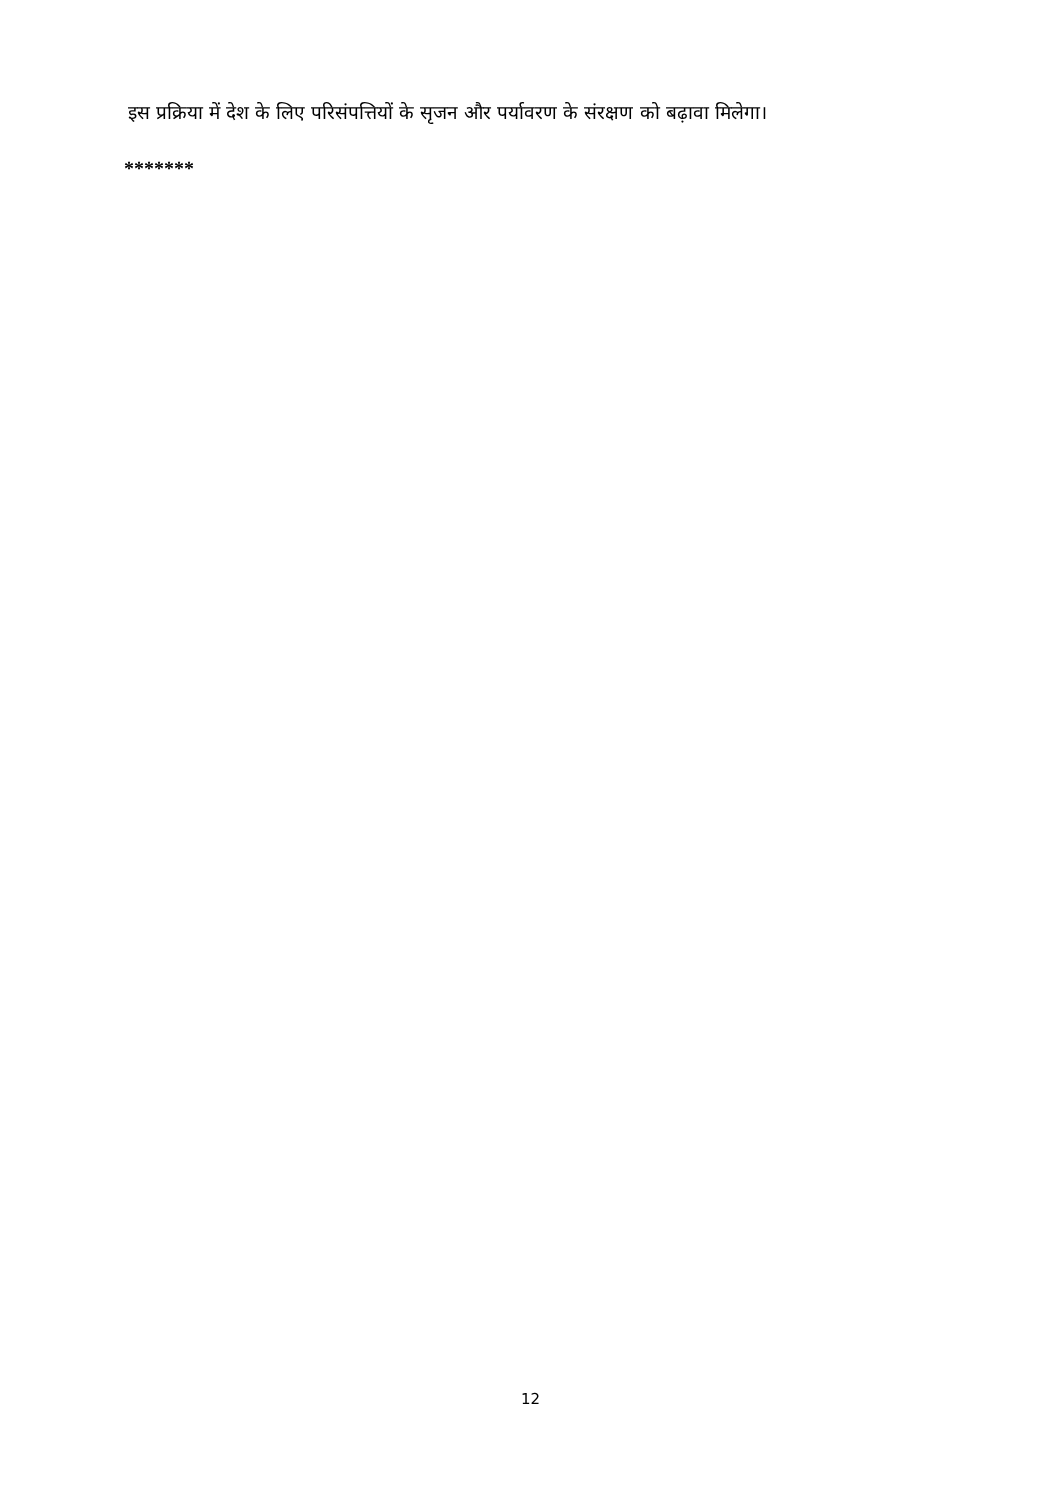इस प्रक्रिया में देश के लिए परिसंपत्तियों के सृजन और पर्यावरण के संरक्षण को बढ़ावा मिलेगा।
*******
12